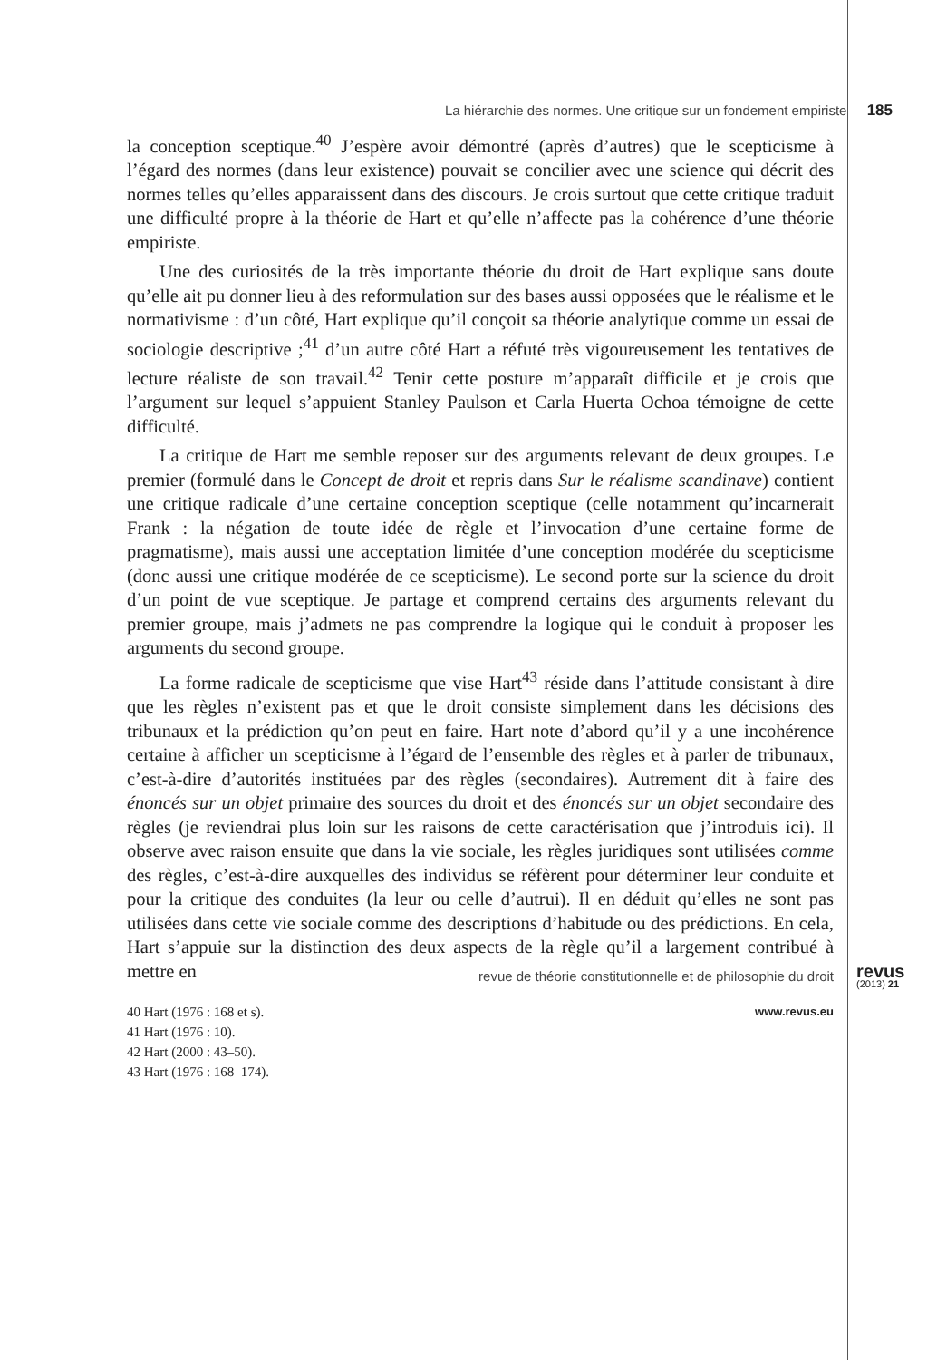La hiérarchie des normes. Une critique sur un fondement empiriste 185
la conception sceptique.<sup>40</sup> J’espère avoir démontré (après d’autres) que le scepticisme à l’égard des normes (dans leur existence) pouvait se concilier avec une science qui décrit des normes telles qu’elles apparaissent dans des discours. Je crois surtout que cette critique traduit une difficulté propre à la théorie de Hart et qu’elle n’affecte pas la cohérence d’une théorie empiriste.
Une des curiosités de la très importante théorie du droit de Hart explique sans doute qu’elle ait pu donner lieu à des reformulation sur des bases aussi opposées que le réalisme et le normativisme : d’un côté, Hart explique qu’il conçoit sa théorie analytique comme un essai de sociologie descriptive ;<sup>41</sup> d’un autre côté Hart a réfuté très vigoureusement les tentatives de lecture réaliste de son travail.<sup>42</sup> Tenir cette posture m’apparaît difficile et je crois que l’argument sur lequel s’appuient Stanley Paulson et Carla Huerta Ochoa témoigne de cette difficulté.
La critique de Hart me semble reposer sur des arguments relevant de deux groupes. Le premier (formulé dans le Concept de droit et repris dans Sur le réalisme scandinave) contient une critique radicale d’une certaine conception sceptique (celle notamment qu’incarnerait Frank : la négation de toute idée de règle et l’invocation d’une certaine forme de pragmatisme), mais aussi une acceptation limitée d’une conception modérée du scepticisme (donc aussi une critique modérée de ce scepticisme). Le second porte sur la science du droit d’un point de vue sceptique. Je partage et comprend certains des arguments relevant du premier groupe, mais j’admets ne pas comprendre la logique qui le conduit à proposer les arguments du second groupe.
La forme radicale de scepticisme que vise Hart<sup>43</sup> réside dans l’attitude consistant à dire que les règles n’existent pas et que le droit consiste simplement dans les décisions des tribunaux et la prédiction qu’on peut en faire. Hart note d’abord qu’il y a une incohérence certaine à afficher un scepticisme à l’égard de l’ensemble des règles et à parler de tribunaux, c’est-à-dire d’autorités instituées par des règles (secondaires). Autrement dit à faire des énoncés sur un objet primaire des sources du droit et des énoncés sur un objet secondaire des règles (je reviendrai plus loin sur les raisons de cette caractérisation que j’introduis ici). Il observe avec raison ensuite que dans la vie sociale, les règles juridiques sont utilisées comme des règles, c’est-à-dire auxquelles des individus se réfèrent pour déterminer leur conduite et pour la critique des conduites (la leur ou celle d’autrui). Il en déduit qu’elles ne sont pas utilisées dans cette vie sociale comme des descriptions d’habitude ou des prédictions. En cela, Hart s’appuie sur la distinction des deux aspects de la règle qu’il a largement contribué à mettre en
40 Hart (1976 : 168 et s).
41 Hart (1976 : 10).
42 Hart (2000 : 43–50).
43 Hart (1976 : 168–174).
revue de théorie constitutionnelle et de philosophie du droit revus
(2013) 21
www.revus.eu